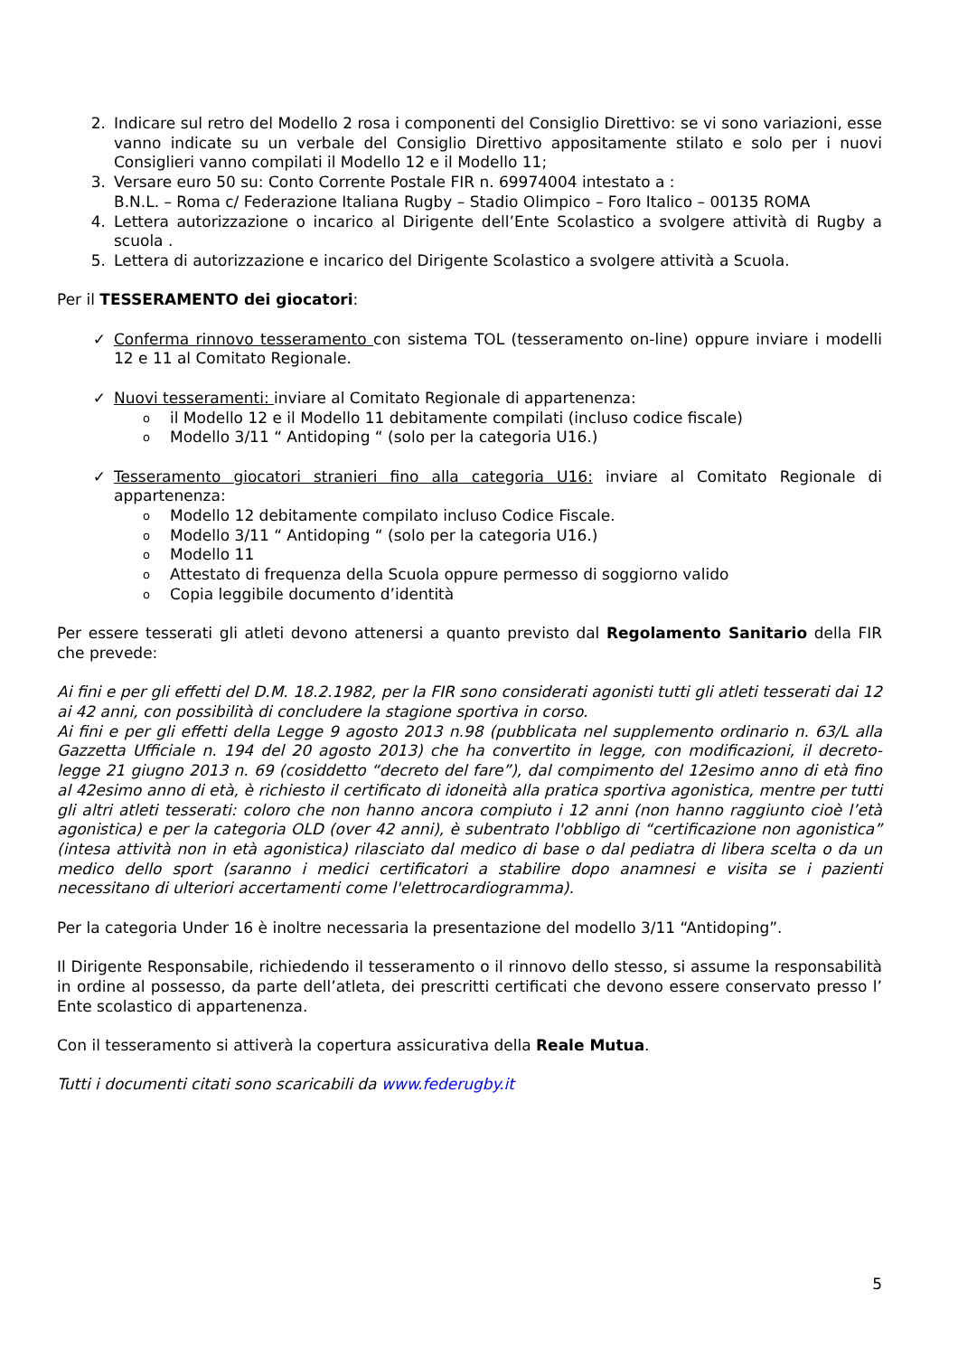2. Indicare sul retro del Modello 2 rosa i componenti del Consiglio Direttivo: se vi sono variazioni, esse vanno indicate su un verbale del Consiglio Direttivo appositamente stilato e solo per i nuovi Consiglieri vanno compilati il Modello 12 e il Modello 11;
3. Versare euro 50 su: Conto Corrente Postale FIR n. 69974004 intestato a :
B.N.L. – Roma c/ Federazione Italiana Rugby – Stadio Olimpico – Foro Italico – 00135 ROMA
4. Lettera autorizzazione o incarico al Dirigente dell’Ente Scolastico a svolgere attività di Rugby a scuola .
5. Lettera di autorizzazione e incarico del Dirigente Scolastico a svolgere attività a Scuola.
Per il TESSERAMENTO dei giocatori:
✓ Conferma rinnovo tesseramento con sistema TOL (tesseramento on-line) oppure inviare i modelli 12 e 11 al Comitato Regionale.
✓ Nuovi tesseramenti: inviare al Comitato Regionale di appartenenza:
oil Modello 12 e il Modello 11 debitamente compilati (incluso codice fiscale)
o Modello 3/11 “ Antidoping “ (solo per la categoria U16.)
✓ Tesseramento giocatori stranieri fino alla categoria U16: inviare al Comitato Regionale di appartenenza:
o Modello 12 debitamente compilato incluso Codice Fiscale.
o Modello 3/11 “ Antidoping “ (solo per la categoria U16.)
o Modello 11
o Attestato di frequenza della Scuola oppure permesso di soggiorno valido
o Copia leggibile documento d’identità
Per essere tesserati gli atleti devono attenersi a quanto previsto dal Regolamento Sanitario della FIR che prevede:
Ai fini e per gli effetti del D.M. 18.2.1982, per la FIR sono considerati agonisti tutti gli atleti tesserati dai 12 ai 42 anni, con possibilità di concludere la stagione sportiva in corso.
Ai fini e per gli effetti della Legge 9 agosto 2013 n.98 (pubblicata nel supplemento ordinario n. 63/L alla Gazzetta Ufficiale n. 194 del 20 agosto 2013) che ha convertito in legge, con modificazioni, il decreto-legge 21 giugno 2013 n. 69 (cosiddetto “decreto del fare”), dal compimento del 12esimo anno di età fino al 42esimo anno di età, è richiesto il certificato di idoneità alla pratica sportiva agonistica, mentre per tutti gli altri atleti tesserati: coloro che non hanno ancora compiuto i 12 anni (non hanno raggiunto cioè l’età agonistica) e per la categoria OLD (over 42 anni), è subentrato l'obbligo di “certificazione non agonistica” (intesa attività non in età agonistica) rilasciato dal medico di base o dal pediatra di libera scelta o da un medico dello sport (saranno i medici certificatori a stabilire dopo anamnesi e visita se i pazienti necessitano di ulteriori accertamenti come l'elettrocardiogramma).
Per la categoria Under 16 è inoltre necessaria la presentazione del modello 3/11 “Antidoping”.
Il Dirigente Responsabile, richiedendo il tesseramento o il rinnovo dello stesso, si assume la responsabilità in ordine al possesso, da parte dell’atleta, dei prescritti certificati che devono essere conservato presso l’ Ente scolastico di appartenenza.
Con il tesseramento si attiverà la copertura assicurativa della Reale Mutua.
Tutti i documenti citati sono scaricabili da www.federugby.it
5